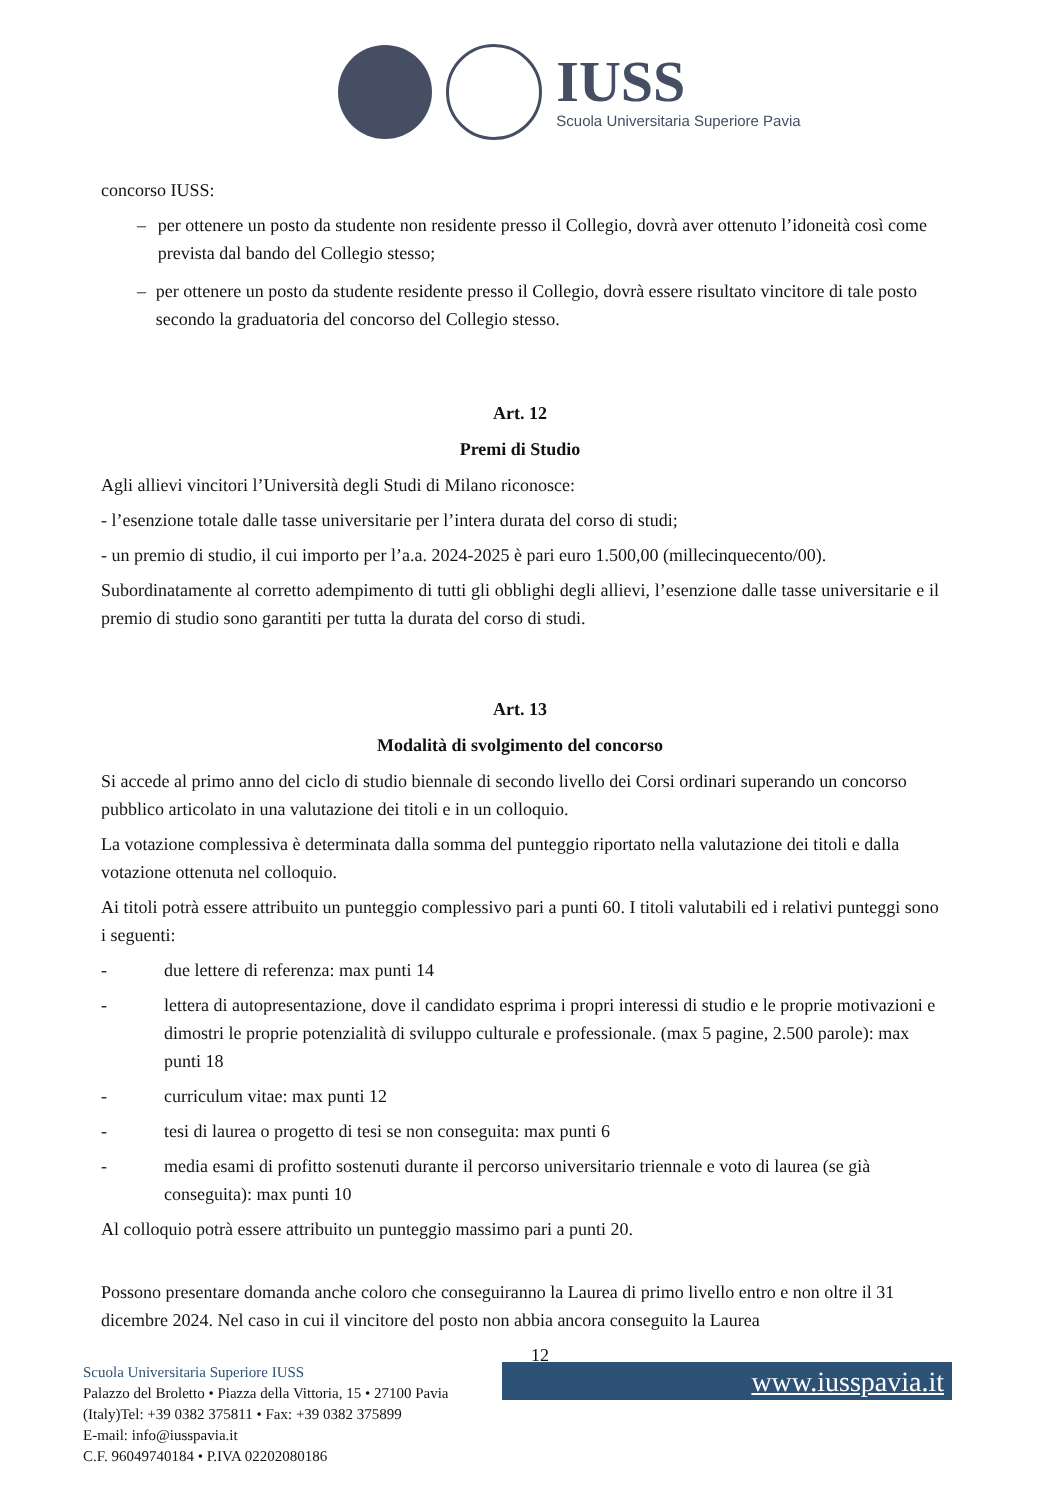IUSS
Scuola Universitaria Superiore Pavia
concorso IUSS:
– per ottenere un posto da studente non residente presso il Collegio, dovrà aver ottenuto l’idoneità così come prevista dal bando del Collegio stesso;
– per ottenere un posto da studente residente presso il Collegio, dovrà essere risultato vincitore di tale posto secondo la graduatoria del concorso del Collegio stesso.
Art. 12
Premi di Studio
Agli allievi vincitori l’Università degli Studi di Milano riconosce:
- l’esenzione totale dalle tasse universitarie per l’intera durata del corso di studi;
- un premio di studio, il cui importo per l’a.a. 2024-2025 è pari euro 1.500,00 (millecinquecento/00).
Subordinatamente al corretto adempimento di tutti gli obblighi degli allievi, l’esenzione dalle tasse universitarie e il premio di studio sono garantiti per tutta la durata del corso di studi.
Art. 13
Modalità di svolgimento del concorso
Si accede al primo anno del ciclo di studio biennale di secondo livello dei Corsi ordinari superando un concorso pubblico articolato in una valutazione dei titoli e in un colloquio.
La votazione complessiva è determinata dalla somma del punteggio riportato nella valutazione dei titoli e dalla votazione ottenuta nel colloquio.
Ai titoli potrà essere attribuito un punteggio complessivo pari a punti 60. I titoli valutabili ed i relativi punteggi sono i seguenti:
- due lettere di referenza: max punti 14
- lettera di autopresentazione, dove il candidato esprima i propri interessi di studio e le proprie motivazioni e dimostri le proprie potenzialità di sviluppo culturale e professionale. (max 5 pagine, 2.500 parole): max punti 18
- curriculum vitae: max punti 12
- tesi di laurea o progetto di tesi se non conseguita: max punti 6
- media esami di profitto sostenuti durante il percorso universitario triennale e voto di laurea (se già conseguita): max punti 10
Al colloquio potrà essere attribuito un punteggio massimo pari a punti 20.
Possono presentare domanda anche coloro che conseguiranno la Laurea di primo livello entro e non oltre il 31 dicembre 2024. Nel caso in cui il vincitore del posto non abbia ancora conseguito la Laurea
12
Scuola Universitaria Superiore IUSS
Palazzo del Broletto • Piazza della Vittoria, 15 • 27100 Pavia
(Italy)Tel: +39 0382 375811 • Fax: +39 0382 375899
E-mail: info@iusspavia.it
C.F. 96049740184 • P.IVA 02202080186
www.iusspavia.it